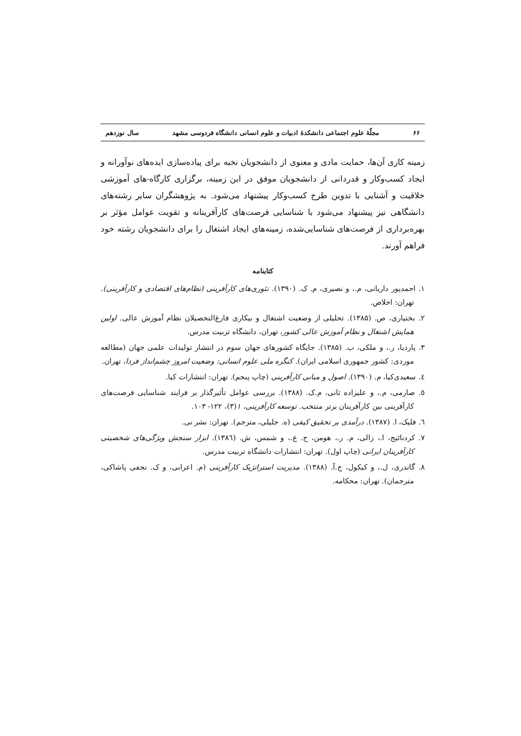۶۶ مجلّهٔ علوم اجتماعی دانشکدهٔ ادبیات و علوم انسانی دانشگاه فردوسی مشهد سال نوزدهم
زمینه کاری آن‌ها، حمایت مادی و معنوی از دانشجویان نخبه برای پیاده‌سازی ایده‌های نوآورانه و ایجاد کسب‌وکار و قدردانی از دانشجویان موفق در این زمینه، برگزاری کارگاه-های آموزشی خلاقیت و آشنایی با تدوین طرح کسب‌وکار پیشنهاد می‌شود. به پژوهشگران سایر رشته‌های دانشگاهی نیز پیشنهاد می‌شود با شناسایی فرصت‌های کارآفرینانه و تقویت عوامل مؤثر بر بهره‌برداری از فرصت‌های شناسایی‌شده، زمینه‌های ایجاد اشتغال را برای دانشجویان رشته خود فراهم آورند.
کتابنامه
۱. احمدپور داریانی، م.، و نصیری، م. ک. (۱۳۹۰). تئوری‌های کارآفرینی (نظام‌های اقتصادی و کارآفرینی). تهران: اخلاص.
۲. بختیاری، ص. (۱۳۸۵). تحلیلی از وضعیت اشتغال و بیکاری فارغ‌التحصیلان نظام آموزش عالی. اولین همایش اشتغال و نظام آموزش عالی کشور، تهران، دانشگاه تربیت مدرس.
۳. پاردیا، ر.، و ملکی، ب. (۱۳۸۵). جایگاه کشورهای جهان سوم در انتشار تولیدات علمی جهان (مطالعه موردی: کشور جمهوری اسلامی ایران). کنگره ملی علوم انسانی: وضعیت امروز چشم‌انداز فردا، تهران.
٤. سعیدی‌کیا، م. (۱۳۹۰). اصول و مبانی کارآفرینی (چاپ پنجم). تهران: انتشارات کیا.
٥. صارمی، م.، و علیزاده ثانی، م.ک. (۱۳۸۸). بررسی عوامل تأثیرگذار بر فرایند شناسایی فرصت‌های کارآفرینی بین کارآفرینان برتر منتخب. توسعه کارآفرینی، ۱(۳)، ۱۲۲- ۱۰۳.
٦. فلیک، ا. (۱۳۸۷). درآمدی بر تحقیق کیفی (ه. جلیلی، مترجم). تهران: نشر نی.
۷. کردنائیج، ا.، زالی، م. ر.، هومن، ح. ع.، و شمس، ش. (۱۳۸٦). ابزار سنجش ویژگی‌های شخصیتی کارآفرینان ایرانی (چاپ اول). تهران: انتشارات دانشگاه تربیت مدرس.
۸. گاندری، ل.، و کیکول، ج.آ. (۱۳۸۸). مدیریت استراتژیک کارآفرینی (م. اعرابی، و ک. نجفی پاشاکی، مترجمان). تهران: محکامه.